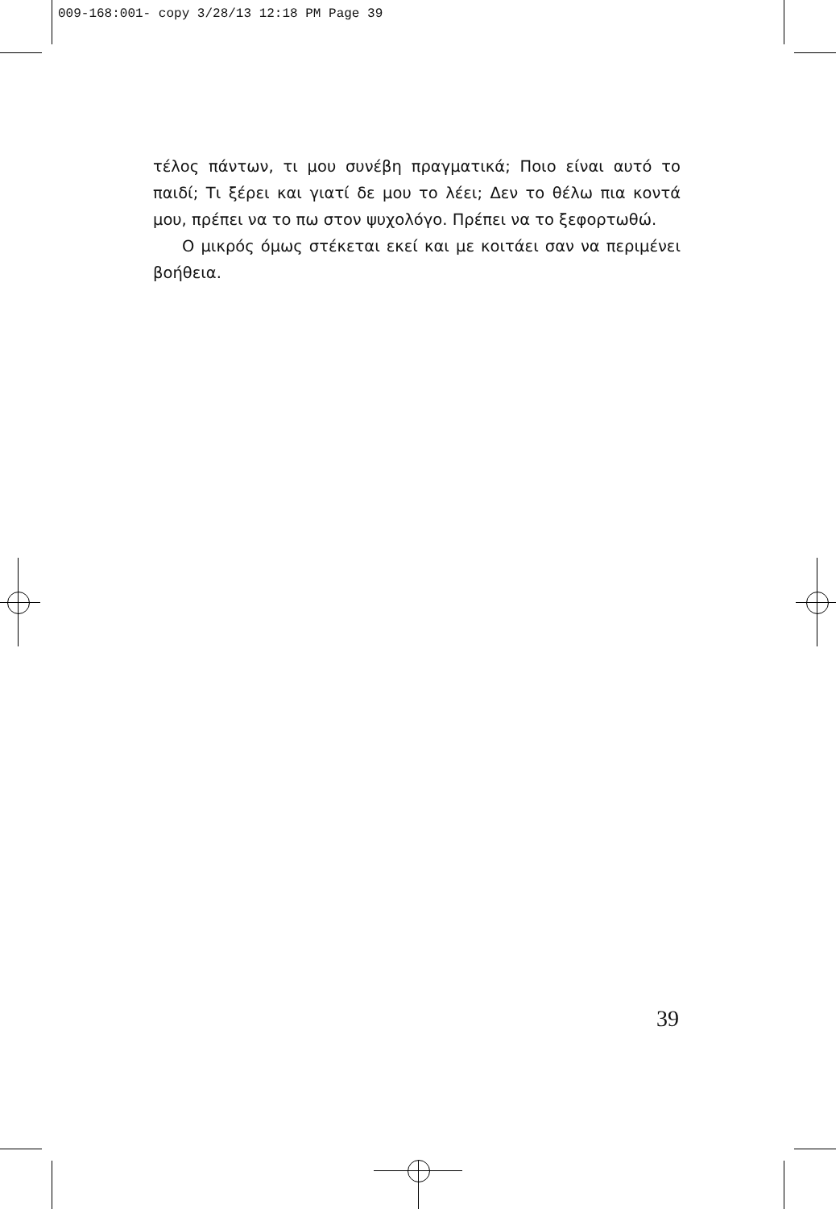009-168:001- copy 3/28/13 12:18 PM Page 39
τέλος πάντων, τι μου συνέβη πραγματικά; Ποιο είναι αυτό το παιδί; Τι ξέρει και γιατί δε μου το λέει; Δεν το θέλω πια κοντά μου, πρέπει να το πω στον ψυχολόγο. Πρέπει να το ξεφορτωθώ.
Ο μικρός όμως στέκεται εκεί και με κοιτάει σαν να περιμένει βοήθεια.
39